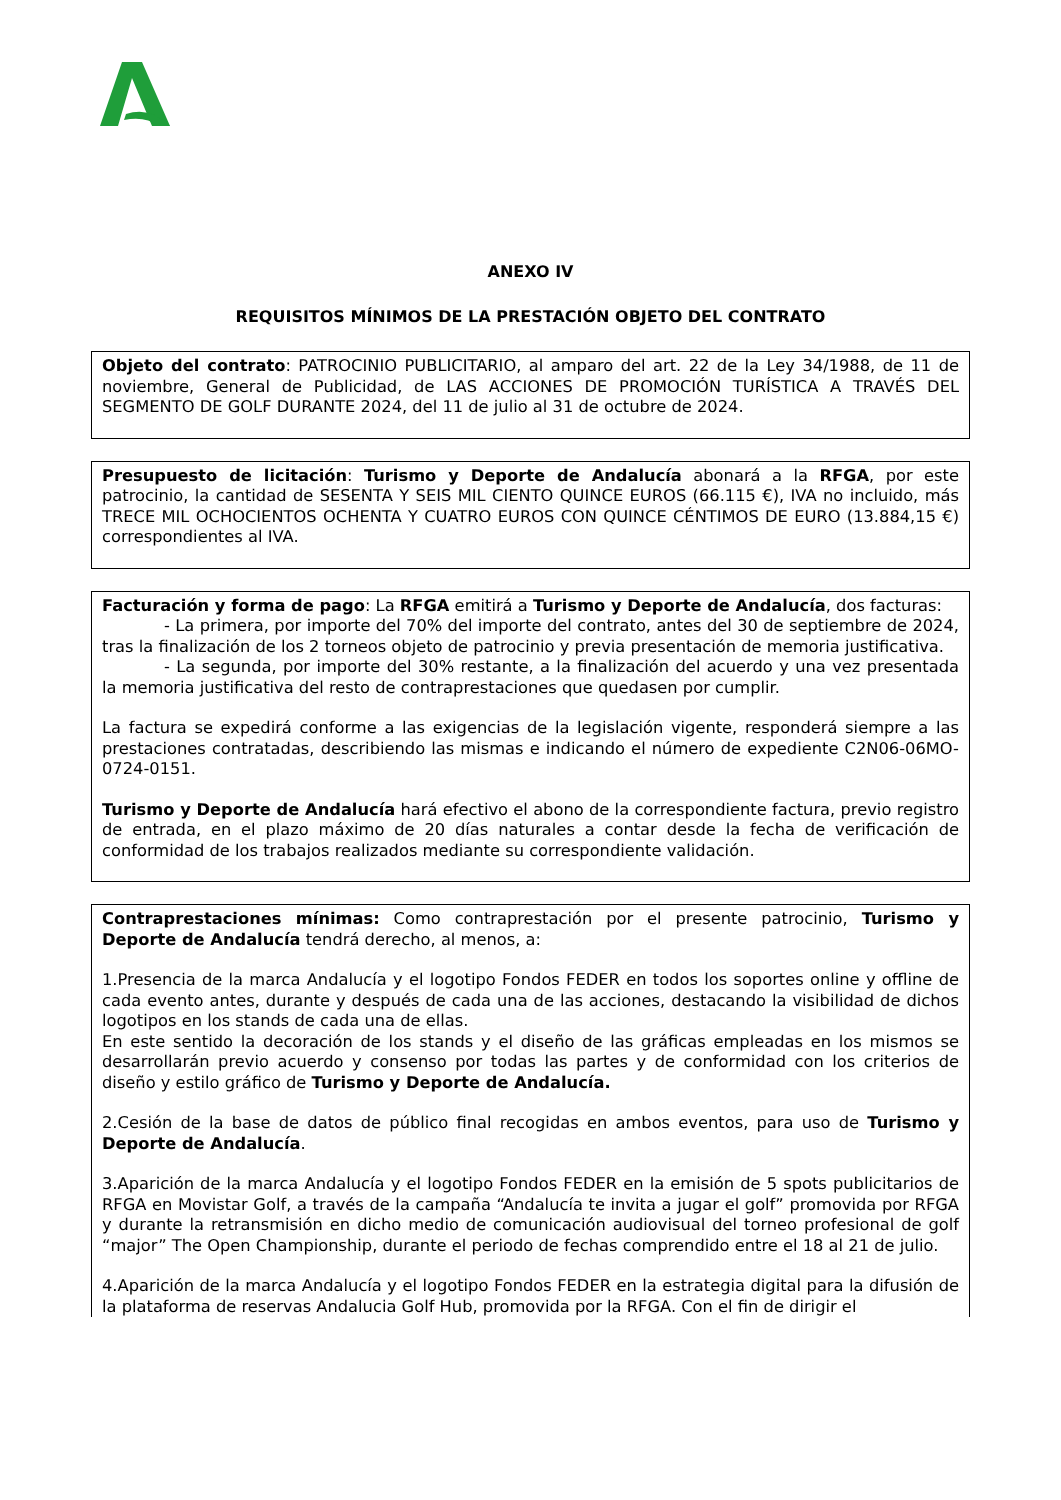ANEXO IV
REQUISITOS MÍNIMOS DE LA PRESTACIÓN OBJETO DEL CONTRATO
Objeto del contrato: PATROCINIO PUBLICITARIO, al amparo del art. 22 de la Ley 34/1988, de 11 de noviembre, General de Publicidad, de LAS ACCIONES DE PROMOCIÓN TURÍSTICA A TRAVÉS DEL SEGMENTO DE GOLF DURANTE 2024, del 11 de julio al 31 de octubre de 2024.
Presupuesto de licitación: Turismo y Deporte de Andalucía abonará a la RFGA, por este patrocinio, la cantidad de SESENTA Y SEIS MIL CIENTO QUINCE EUROS (66.115 €), IVA no incluido, más TRECE MIL OCHOCIENTOS OCHENTA Y CUATRO EUROS CON QUINCE CÉNTIMOS DE EURO (13.884,15 €) correspondientes al IVA.
Facturación y forma de pago: La RFGA emitirá a Turismo y Deporte de Andalucía, dos facturas:
- La primera, por importe del 70% del importe del contrato, antes del 30 de septiembre de 2024, tras la finalización de los 2 torneos objeto de patrocinio y previa presentación de memoria justificativa.
- La segunda, por importe del 30% restante, a la finalización del acuerdo y una vez presentada la memoria justificativa del resto de contraprestaciones que quedasen por cumplir.
La factura se expedirá conforme a las exigencias de la legislación vigente, responderá siempre a las prestaciones contratadas, describiendo las mismas e indicando el número de expediente C2N06-06MO-0724-0151.
Turismo y Deporte de Andalucía hará efectivo el abono de la correspondiente factura, previo registro de entrada, en el plazo máximo de 20 días naturales a contar desde la fecha de verificación de conformidad de los trabajos realizados mediante su correspondiente validación.
Contraprestaciones mínimas: Como contraprestación por el presente patrocinio, Turismo y Deporte de Andalucía tendrá derecho, al menos, a:
1.Presencia de la marca Andalucía y el logotipo Fondos FEDER en todos los soportes online y offline de cada evento antes, durante y después de cada una de las acciones, destacando la visibilidad de dichos logotipos en los stands de cada una de ellas.
En este sentido la decoración de los stands y el diseño de las gráficas empleadas en los mismos se desarrollarán previo acuerdo y consenso por todas las partes y de conformidad con los criterios de diseño y estilo gráfico de Turismo y Deporte de Andalucía.
2.Cesión de la base de datos de público final recogidas en ambos eventos, para uso de Turismo y Deporte de Andalucía.
3.Aparición de la marca Andalucía y el logotipo Fondos FEDER en la emisión de 5 spots publicitarios de RFGA en Movistar Golf, a través de la campaña “Andalucía te invita a jugar el golf” promovida por RFGA y durante la retransmisión en dicho medio de comunicación audiovisual del torneo profesional de golf “major” The Open Championship, durante el periodo de fechas comprendido entre el 18 al 21 de julio.
4.Aparición de la marca Andalucía y el logotipo Fondos FEDER en la estrategia digital para la difusión de la plataforma de reservas Andalucia Golf Hub, promovida por la RFGA. Con el fin de dirigir el